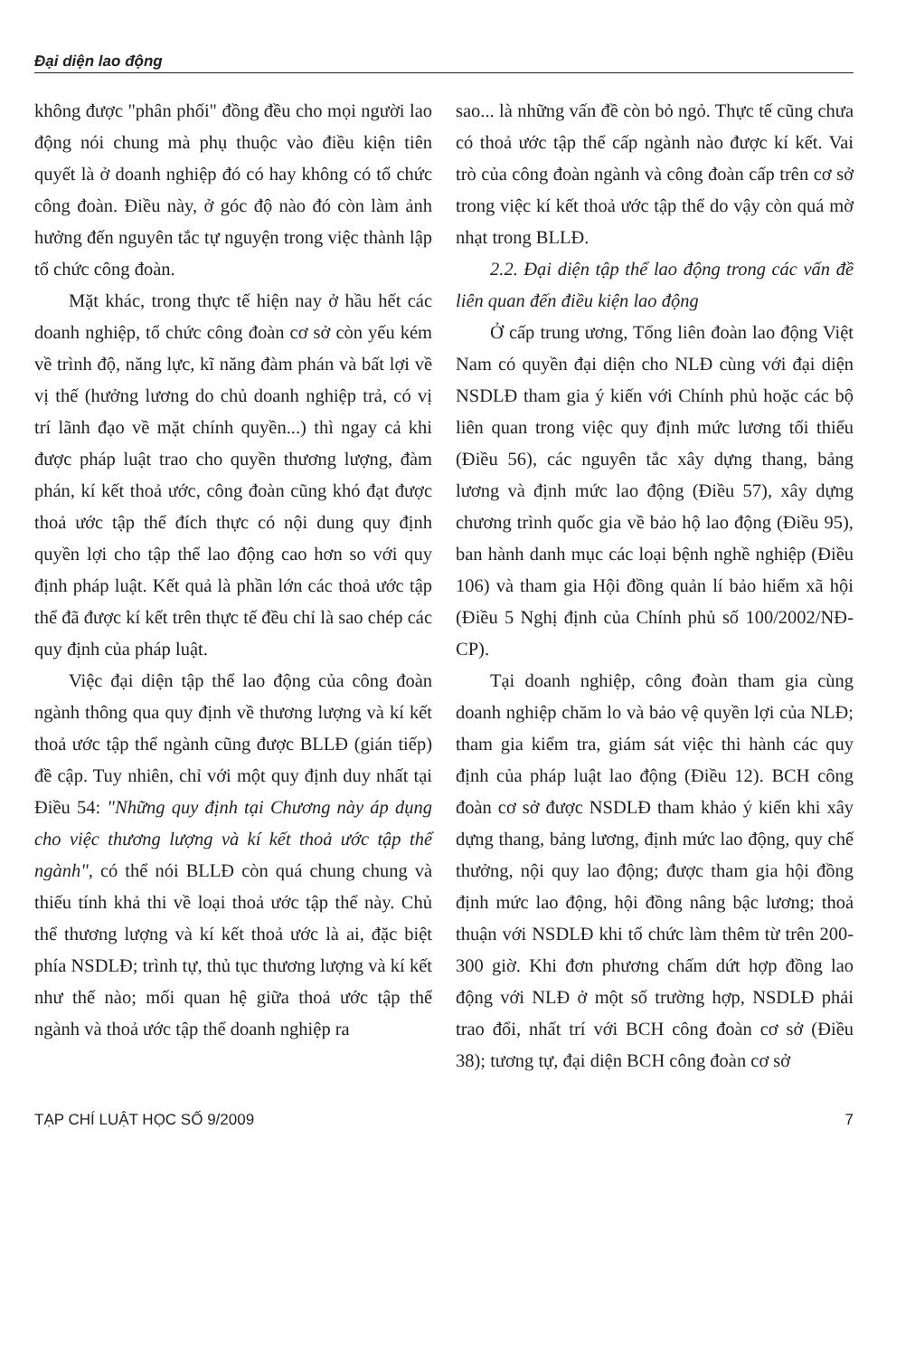Đại diện lao động
không được "phân phối" đồng đều cho mọi người lao động nói chung mà phụ thuộc vào điều kiện tiên quyết là ở doanh nghiệp đó có hay không có tổ chức công đoàn. Điều này, ở góc độ nào đó còn làm ảnh hưởng đến nguyên tắc tự nguyện trong việc thành lập tổ chức công đoàn.
Mặt khác, trong thực tế hiện nay ở hầu hết các doanh nghiệp, tổ chức công đoàn cơ sở còn yếu kém về trình độ, năng lực, kĩ năng đàm phán và bất lợi về vị thế (hưởng lương do chủ doanh nghiệp trả, có vị trí lãnh đạo về mặt chính quyền...) thì ngay cả khi được pháp luật trao cho quyền thương lượng, đàm phán, kí kết thoả ước, công đoàn cũng khó đạt được thoả ước tập thể đích thực có nội dung quy định quyền lợi cho tập thể lao động cao hơn so với quy định pháp luật. Kết quả là phần lớn các thoả ước tập thể đã được kí kết trên thực tế đều chỉ là sao chép các quy định của pháp luật.
Việc đại diện tập thể lao động của công đoàn ngành thông qua quy định về thương lượng và kí kết thoả ước tập thể ngành cũng được BLLĐ (gián tiếp) đề cập. Tuy nhiên, chỉ với một quy định duy nhất tại Điều 54: "Những quy định tại Chương này áp dụng cho việc thương lượng và kí kết thoả ước tập thể ngành", có thể nói BLLĐ còn quá chung chung và thiếu tính khả thi về loại thoả ước tập thể này. Chủ thể thương lượng và kí kết thoả ước là ai, đặc biệt phía NSDLĐ; trình tự, thủ tục thương lượng và kí kết như thế nào; mối quan hệ giữa thoả ước tập thể ngành và thoả ước tập thể doanh nghiệp ra
sao... là những vấn đề còn bỏ ngỏ. Thực tế cũng chưa có thoả ước tập thể cấp ngành nào được kí kết. Vai trò của công đoàn ngành và công đoàn cấp trên cơ sở trong việc kí kết thoả ước tập thể do vậy còn quá mờ nhạt trong BLLĐ.
2.2. Đại diện tập thể lao động trong các vấn đề liên quan đến điều kiện lao động
Ở cấp trung ương, Tổng liên đoàn lao động Việt Nam có quyền đại diện cho NLĐ cùng với đại diện NSDLĐ tham gia ý kiến với Chính phủ hoặc các bộ liên quan trong việc quy định mức lương tối thiểu (Điều 56), các nguyên tắc xây dựng thang, bảng lương và định mức lao động (Điều 57), xây dựng chương trình quốc gia về bảo hộ lao động (Điều 95), ban hành danh mục các loại bệnh nghề nghiệp (Điều 106) và tham gia Hội đồng quản lí bảo hiểm xã hội (Điều 5 Nghị định của Chính phủ số 100/2002/NĐ-CP).
Tại doanh nghiệp, công đoàn tham gia cùng doanh nghiệp chăm lo và bảo vệ quyền lợi của NLĐ; tham gia kiểm tra, giám sát việc thi hành các quy định của pháp luật lao động (Điều 12). BCH công đoàn cơ sở được NSDLĐ tham khảo ý kiến khi xây dựng thang, bảng lương, định mức lao động, quy chế thưởng, nội quy lao động; được tham gia hội đồng định mức lao động, hội đồng nâng bậc lương; thoả thuận với NSDLĐ khi tổ chức làm thêm từ trên 200- 300 giờ. Khi đơn phương chấm dứt hợp đồng lao động với NLĐ ở một số trường hợp, NSDLĐ phải trao đổi, nhất trí với BCH công đoàn cơ sở (Điều 38); tương tự, đại diện BCH công đoàn cơ sở
TẠP CHÍ LUẬT HỌC SỐ 9/2009 7